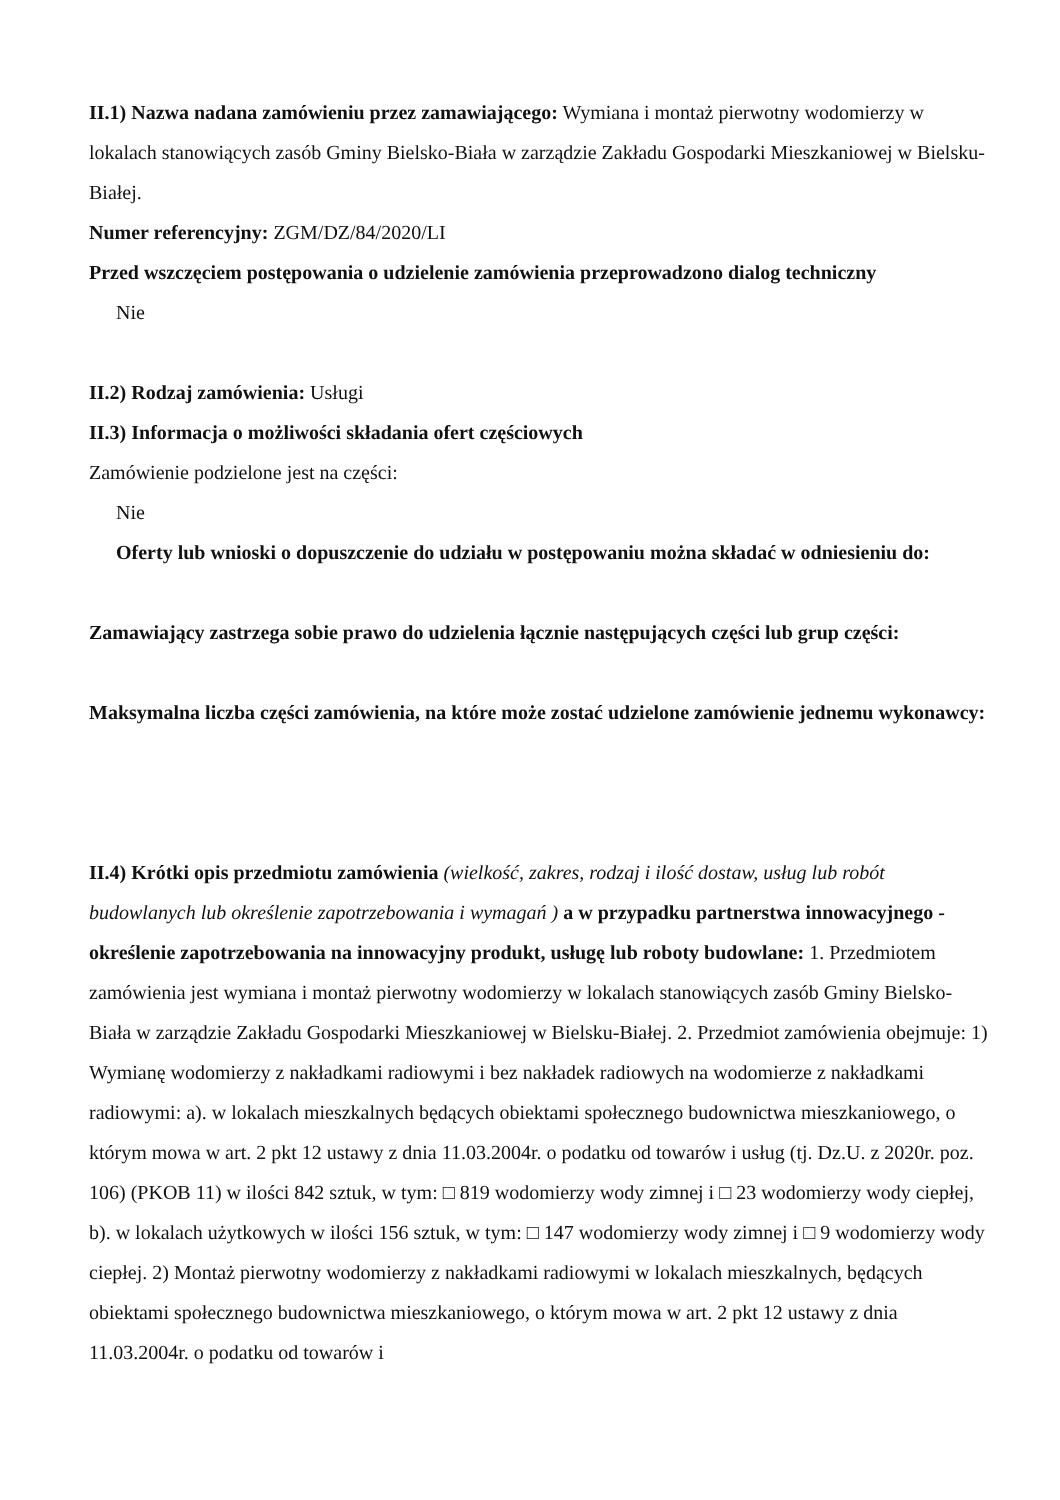II.1) Nazwa nadana zamówieniu przez zamawiającego: Wymiana i montaż pierwotny wodomierzy w lokalach stanowiących zasób Gminy Bielsko-Biała w zarządzie Zakładu Gospodarki Mieszkaniowej w Bielsku-Białej.
Numer referencyjny: ZGM/DZ/84/2020/LI
Przed wszczęciem postępowania o udzielenie zamówienia przeprowadzono dialog techniczny
Nie
II.2) Rodzaj zamówienia: Usługi
II.3) Informacja o możliwości składania ofert częściowych
Zamówienie podzielone jest na części:
Nie
Oferty lub wnioski o dopuszczenie do udziału w postępowaniu można składać w odniesieniu do:
Zamawiający zastrzega sobie prawo do udzielenia łącznie następujących części lub grup części:
Maksymalna liczba części zamówienia, na które może zostać udzielone zamówienie jednemu wykonawcy:
II.4) Krótki opis przedmiotu zamówienia (wielkość, zakres, rodzaj i ilość dostaw, usług lub robót budowlanych lub określenie zapotrzebowania i wymagań ) a w przypadku partnerstwa innowacyjnego - określenie zapotrzebowania na innowacyjny produkt, usługę lub roboty budowlane: 1. Przedmiotem zamówienia jest wymiana i montaż pierwotny wodomierzy w lokalach stanowiących zasób Gminy Bielsko-Biała w zarządzie Zakładu Gospodarki Mieszkaniowej w Bielsku-Białej. 2. Przedmiot zamówienia obejmuje: 1) Wymianę wodomierzy z nakładkami radiowymi i bez nakładek radiowych na wodomierze z nakładkami radiowymi: a). w lokalach mieszkalnych będących obiektami społecznego budownictwa mieszkaniowego, o którym mowa w art. 2 pkt 12 ustawy z dnia 11.03.2004r. o podatku od towarów i usług (tj. Dz.U. z 2020r. poz. 106) (PKOB 11) w ilości 842 sztuk, w tym: □ 819 wodomierzy wody zimnej i □ 23 wodomierzy wody ciepłej, b). w lokalach użytkowych w ilości 156 sztuk, w tym: □ 147 wodomierzy wody zimnej i □ 9 wodomierzy wody ciepłej. 2) Montaż pierwotny wodomierzy z nakładkami radiowymi w lokalach mieszkalnych, będących obiektami społecznego budownictwa mieszkaniowego, o którym mowa w art. 2 pkt 12 ustawy z dnia 11.03.2004r. o podatku od towarów i